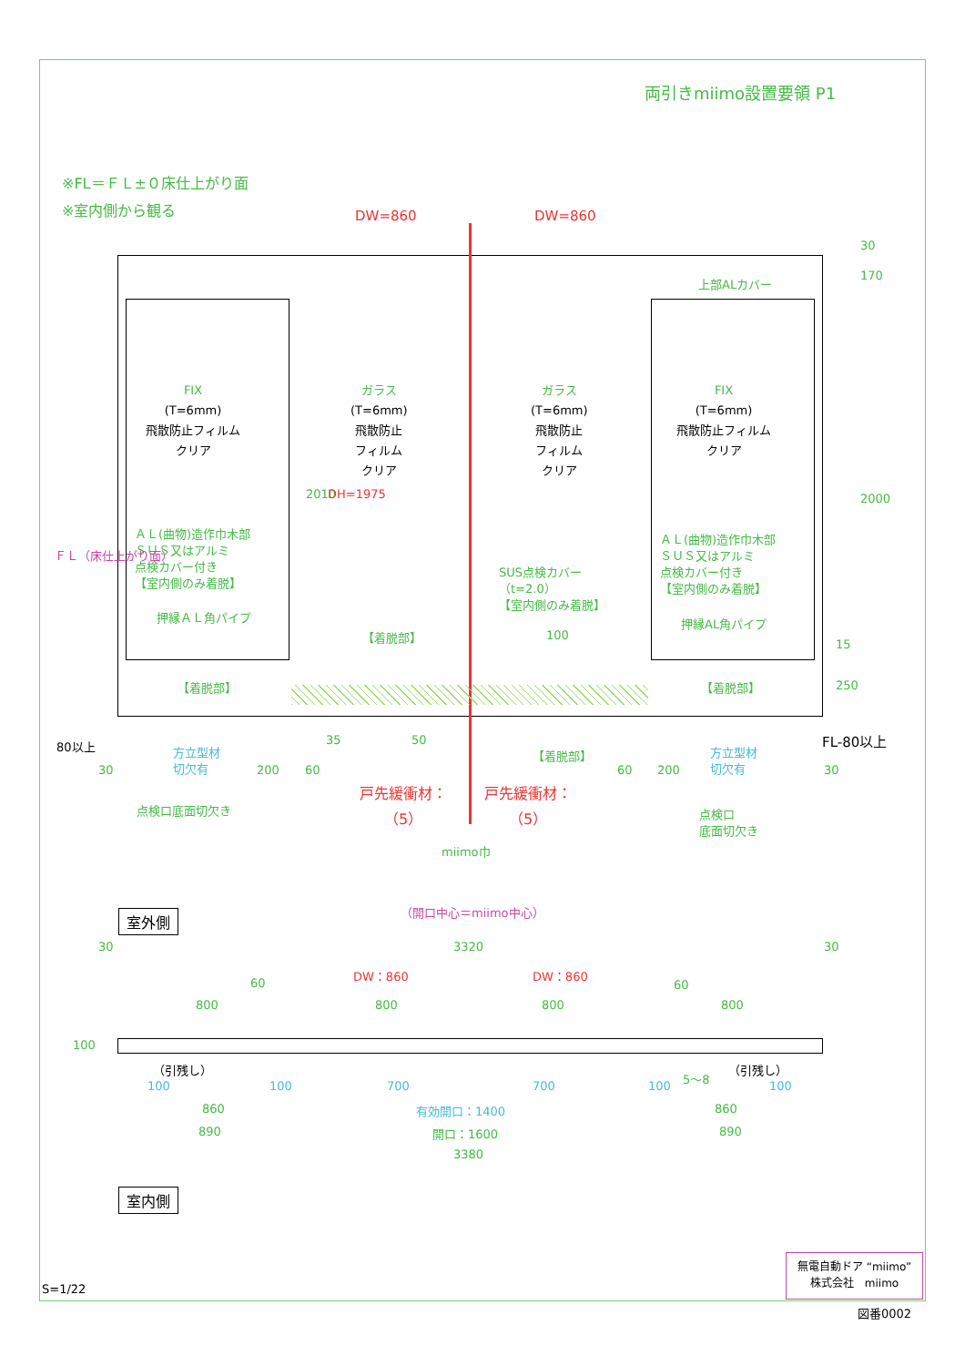両引きmiimo設置要領 P1
※FL＝ＦＬ±０床仕上がり面
※室内側から観る DW=860 DW=860
30
170
上部ALカバー
2000
FIX
(T=6mm)
飛散防止フィルム
クリア
ガラス
(T=6mm)
飛散防止
フィルム
クリア
ガラス
(T=6mm)
飛散防止
フィルム
クリア
FIX
(T=6mm)
飛散防止フィルム
クリア
2010 DH=1975
ＡＬ(曲物)造作巾木部
ＳＵＳ又はアルミ
点検カバー付き
【室内側のみ着脱】
押縁ＡＬ角パイプ
【着脱部】
SUS点検カバー
（t=2.0）
【室内側のみ着脱】
【着脱部】 100
ＡＬ(曲物)造作巾木部
ＳＵＳ又はアルミ
点検カバー付き
【室内側のみ着脱】
押縁AL角パイプ
【着脱部】
15
250
ＦＬ（床仕上がり面）
FL-80以上
80以上
30
方立型材
切欠有
200 60
35 50
【着脱部】
60 200
方立型材
切欠有
30
戸先緩衝材：
（5）
戸先緩衝材：
（5）
点検口底面切欠き
点検口
底面切欠き
miimo巾
（開口中心＝miimo中心）
室外側
30 3320 30
DW：860 DW：860
60 60
800 800 800 800
100
（引残し） （引残し）
100 100 700 700 100
5〜8
100
860 有効開口：1400 860
890 開口：1600 890
3380
室内側
S=1/22
無電自動ドア “miimo”
株式会社　miimo
図番0002